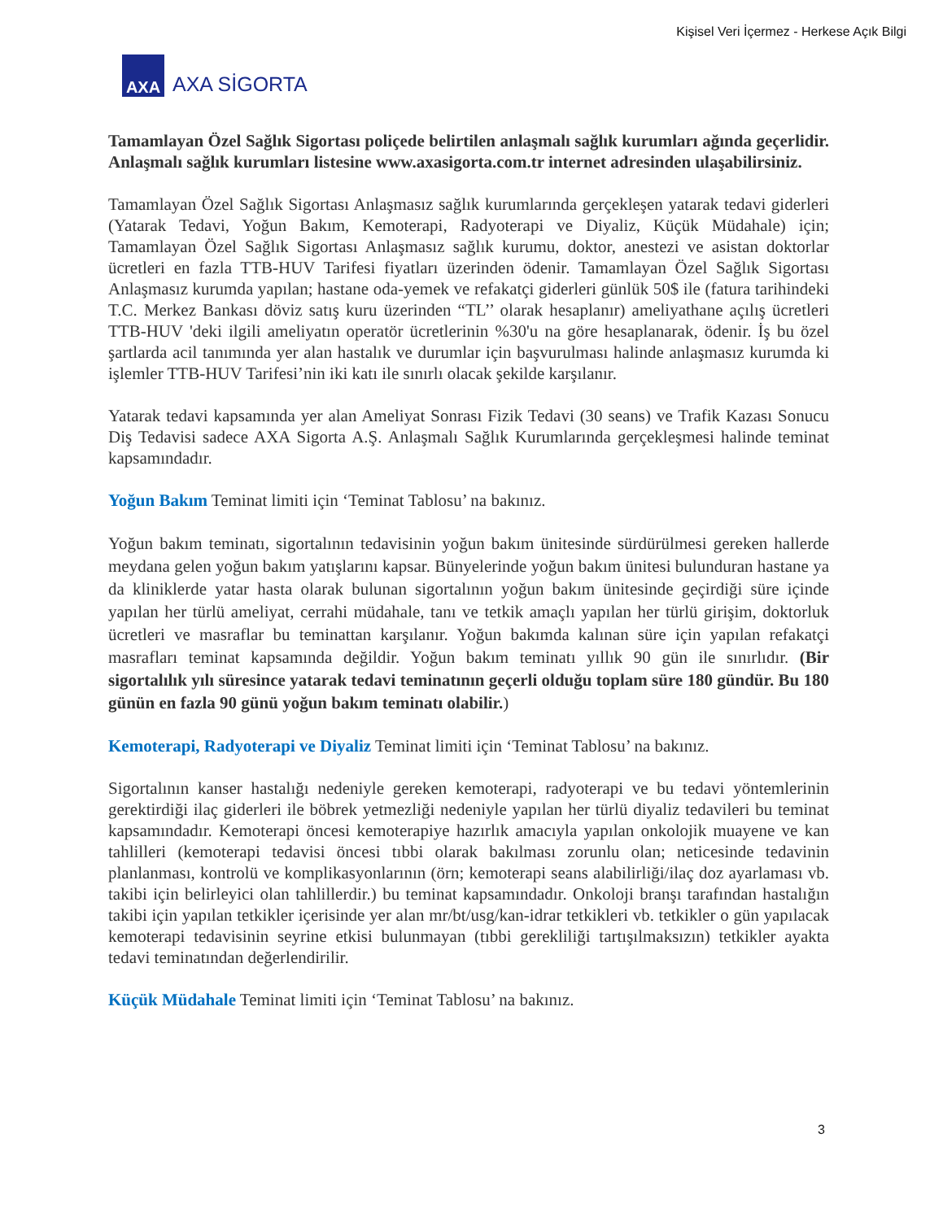Kişisel Veri İçermez - Herkese Açık Bilgi
AXA
AXA SİGORTA
Tamamlayan Özel Sağlık Sigortası poliçede belirtilen anlaşmalı sağlık kurumları ağında geçerlidir. Anlaşmalı sağlık kurumları listesine www.axasigorta.com.tr internet adresinden ulaşabilirsiniz.
Tamamlayan Özel Sağlık Sigortası Anlaşmasız sağlık kurumlarında gerçekleşen yatarak tedavi giderleri (Yatarak Tedavi, Yoğun Bakım, Kemoterapi, Radyoterapi ve Diyaliz, Küçük Müdahale) için; Tamamlayan Özel Sağlık Sigortası Anlaşmasız sağlık kurumu, doktor, anestezi ve asistan doktorlar ücretleri en fazla TTB-HUV Tarifesi fiyatları üzerinden ödenir. Tamamlayan Özel Sağlık Sigortası Anlaşmasız kurumda yapılan; hastane oda-yemek ve refakatçi giderleri günlük 50$ ile (fatura tarihindeki T.C. Merkez Bankası döviz satış kuru üzerinden “TL’’ olarak hesaplanır) ameliyathane açılış ücretleri TTB-HUV 'deki ilgili ameliyatın operatör ücretlerinin %30'u na göre hesaplanarak, ödenir. İş bu özel şartlarda acil tanımında yer alan hastalık ve durumlar için başvurulması halinde anlaşmasız kurumda ki işlemler TTB-HUV Tarifesi’nin iki katı ile sınırlı olacak şekilde karşılanır.
Yatarak tedavi kapsamında yer alan Ameliyat Sonrası Fizik Tedavi (30 seans) ve Trafik Kazası Sonucu Diş Tedavisi sadece AXA Sigorta A.Ş. Anlaşmalı Sağlık Kurumlarında gerçekleşmesi halinde teminat kapsamındadır.
Yoğun Bakım Teminat limiti için ‘Teminat Tablosu’ na bakınız.
Yoğun bakım teminatı, sigortalının tedavisinin yoğun bakım ünitesinde sürdürülmesi gereken hallerde meydana gelen yoğun bakım yatışlarını kapsar. Bünyelerinde yoğun bakım ünitesi bulunduran hastane ya da kliniklerde yatar hasta olarak bulunan sigortalının yoğun bakım ünitesinde geçirdiği süre içinde yapılan her türlü ameliyat, cerrahi müdahale, tanı ve tetkik amaçlı yapılan her türlü girişim, doktorluk ücretleri ve masraflar bu teminattan karşılanır. Yoğun bakımda kalınan süre için yapılan refakatçi masrafları teminat kapsamında değildir. Yoğun bakım teminatı yıllık 90 gün ile sınırlıdır. (Bir sigortalılık yılı süresince yatarak tedavi teminatının geçerli olduğu toplam süre 180 gündür. Bu 180 günün en fazla 90 günü yoğun bakım teminatı olabilir.)
Kemoterapi, Radyoterapi ve Diyaliz Teminat limiti için ‘Teminat Tablosu’ na bakınız.
Sigortalının kanser hastalığı nedeniyle gereken kemoterapi, radyoterapi ve bu tedavi yöntemlerinin gerektirdiği ilaç giderleri ile böbrek yetmezliği nedeniyle yapılan her türlü diyaliz tedavileri bu teminat kapsamındadır. Kemoterapi öncesi kemoterapiye hazırlık amacıyla yapılan onkolojik muayene ve kan tahlilleri (kemoterapi tedavisi öncesi tıbbi olarak bakılması zorunlu olan; neticesinde tedavinin planlanması, kontrolü ve komplikasyonlarının (örn; kemoterapi seans alabilirliği/ilaç doz ayarlaması vb. takibi için belirleyici olan tahlillerdir.) bu teminat kapsamındadır. Onkoloji branşı tarafından hastalığın takibi için yapılan tetkikler içerisinde yer alan mr/bt/usg/kan-idrar tetkikleri vb. tetkikler o gün yapılacak kemoterapi tedavisinin seyrine etkisi bulunmayan (tıbbi gerekliliği tartışılmaksızın) tetkikler ayakta tedavi teminatından değerlendirilir.
Küçük Müdahale Teminat limiti için ‘Teminat Tablosu’ na bakınız.
3